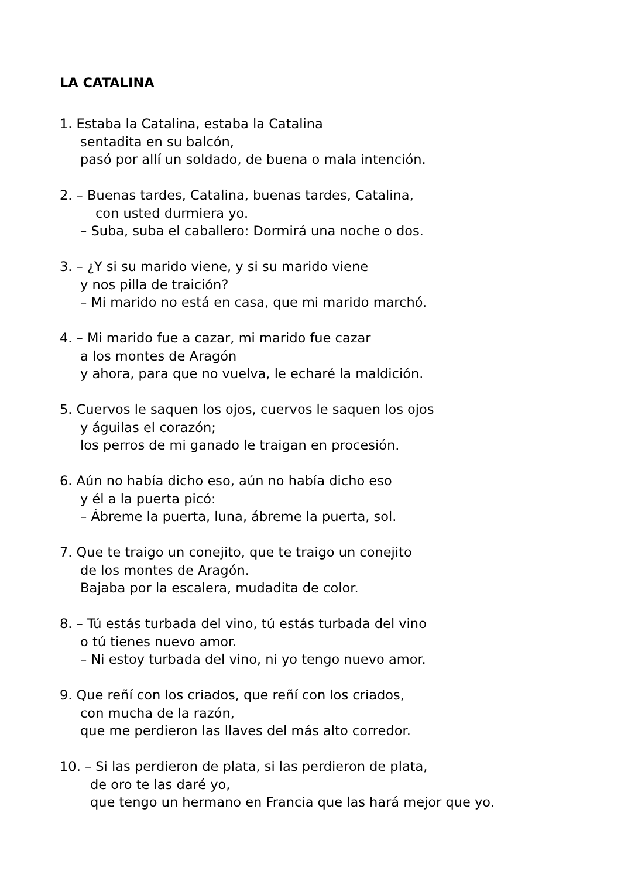LA CATALINA
1. Estaba la Catalina, estaba la Catalina
sentadita en su balcón,
pasó por allí un soldado, de buena o mala intención.
2. – Buenas tardes, Catalina, buenas tardes, Catalina,
con usted durmiera yo.
– Suba, suba el caballero: Dormirá una noche o dos.
3. – ¿Y si su marido viene, y si su marido viene
y nos pilla de traición?
– Mi marido no está en casa, que mi marido marchó.
4. – Mi marido fue a cazar, mi marido fue cazar
a los montes de Aragón
y ahora, para que no vuelva, le echaré la maldición.
5. Cuervos le saquen los ojos, cuervos le saquen los ojos
y águilas el corazón;
los perros de mi ganado le traigan en procesión.
6. Aún no había dicho eso, aún no había dicho eso
y él a la puerta picó:
– Ábreme la puerta, luna, ábreme la puerta, sol.
7. Que te traigo un conejito, que te traigo un conejito
de los montes de Aragón.
Bajaba por la escalera, mudadita de color.
8. – Tú estás turbada del vino, tú estás turbada del vino
o tú tienes nuevo amor.
– Ni estoy turbada del vino, ni yo tengo nuevo amor.
9. Que reñí con los criados, que reñí con los criados,
con mucha de la razón,
que me perdieron las llaves del más alto corredor.
10. – Si las perdieron de plata, si las perdieron de plata,
de oro te las daré yo,
que tengo un hermano en Francia que las hará mejor que yo.